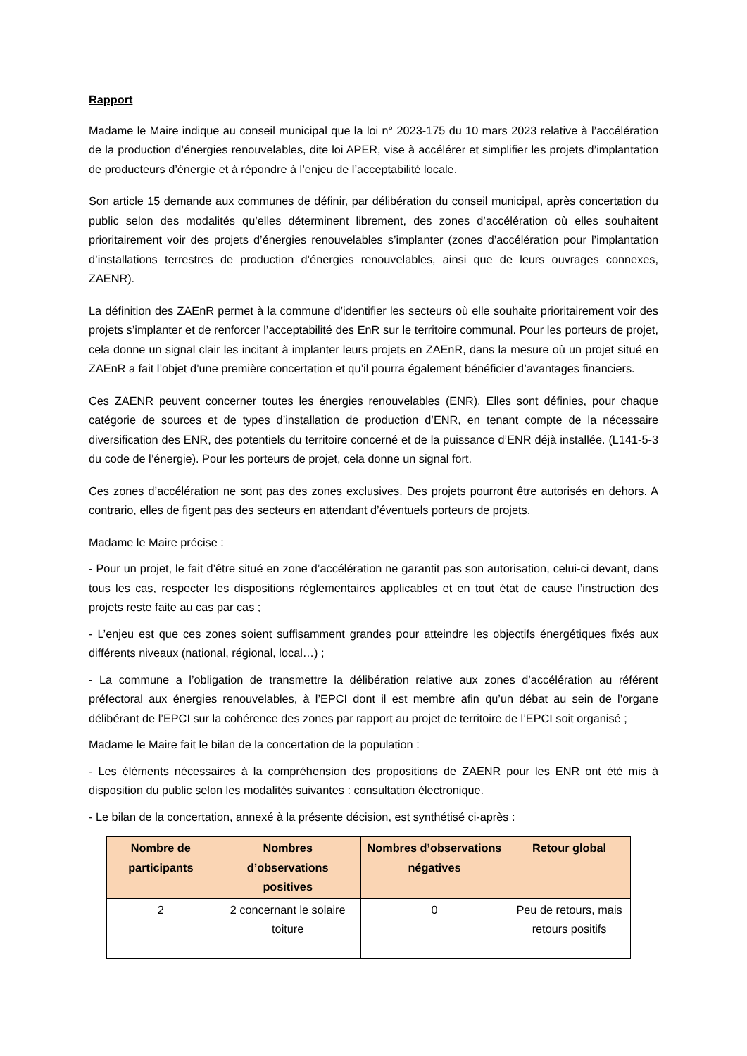Rapport
Madame le Maire indique au conseil municipal que la loi n° 2023-175 du 10 mars 2023 relative à l’accélération de la production d’énergies renouvelables, dite loi APER, vise à accélérer et simplifier les projets d’implantation de producteurs d’énergie et à répondre à l’enjeu de l’acceptabilité locale.
Son article 15 demande aux communes de définir, par délibération du conseil municipal, après concertation du public selon des modalités qu’elles déterminent librement, des zones d’accélération où elles souhaitent prioritairement voir des projets d’énergies renouvelables s’implanter (zones d’accélération pour l’implantation d’installations terrestres de production d’énergies renouvelables, ainsi que de leurs ouvrages connexes, ZAENR).
La définition des ZAEnR permet à la commune d’identifier les secteurs où elle souhaite prioritairement voir des projets s’implanter et de renforcer l’acceptabilité des EnR sur le territoire communal. Pour les porteurs de projet, cela donne un signal clair les incitant à implanter leurs projets en ZAEnR, dans la mesure où un projet situé en ZAEnR a fait l’objet d’une première concertation et qu’il pourra également bénéficier d’avantages financiers.
Ces ZAENR peuvent concerner toutes les énergies renouvelables (ENR). Elles sont définies, pour chaque catégorie de sources et de types d’installation de production d’ENR, en tenant compte de la nécessaire diversification des ENR, des potentiels du territoire concerné et de la puissance d’ENR déjà installée. (L141-5-3 du code de l’énergie). Pour les porteurs de projet, cela donne un signal fort.
Ces zones d’accélération ne sont pas des zones exclusives. Des projets pourront être autorisés en dehors. A contrario, elles de figent pas des secteurs en attendant d’éventuels porteurs de projets.
Madame le Maire précise :
- Pour un projet, le fait d’être situé en zone d’accélération ne garantit pas son autorisation, celui-ci devant, dans tous les cas, respecter les dispositions réglementaires applicables et en tout état de cause l’instruction des projets reste faite au cas par cas ;
- L’enjeu est que ces zones soient suffisamment grandes pour atteindre les objectifs énergétiques fixés aux différents niveaux (national, régional, local…) ;
- La commune a l’obligation de transmettre la délibération relative aux zones d’accélération au référent préfectoral aux énergies renouvelables, à l’EPCI dont il est membre afin qu’un débat au sein de l’organe délibérant de l’EPCI sur la cohérence des zones par rapport au projet de territoire de l’EPCI soit organisé ;
Madame le Maire fait le bilan de la concertation de la population :
- Les éléments nécessaires à la compréhension des propositions de ZAENR pour les ENR ont été mis à disposition du public selon les modalités suivantes : consultation électronique.
- Le bilan de la concertation, annexé à la présente décision, est synthétisé ci-après :
| Nombre de participants | Nombres d’observations positives | Nombres d’observations négatives | Retour global |
| --- | --- | --- | --- |
| 2 | 2 concernant le solaire toiture | 0 | Peu de retours, mais retours positifs |